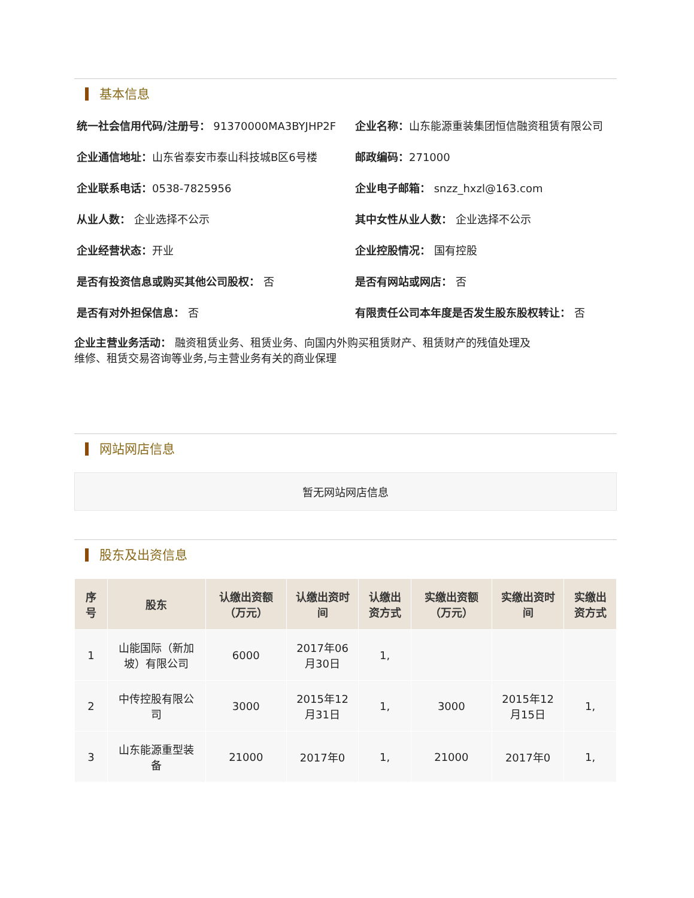基本信息
统一社会信用代码/注册号： 91370000MA3BYJHP2F
企业名称：山东能源重装集团恒信融资租赁有限公司
企业通信地址：山东省泰安市泰山科技城B区6号楼
邮政编码：271000
企业联系电话：0538-7825956
企业电子邮箱： snzz_hxzl@163.com
从业人数： 企业选择不公示
其中女性从业人数： 企业选择不公示
企业经营状态：开业
企业控股情况： 国有控股
是否有投资信息或购买其他公司股权： 否
是否有网站或网店： 否
是否有对外担保信息： 否
有限责任公司本年度是否发生股东股权转让： 否
企业主营业务活动： 融资租赁业务、租赁业务、向国内外购买租赁财产、租赁财产的残值处理及
维修、租赁交易咨询等业务,与主营业务有关的商业保理
网站网店信息
暂无网站网店信息
股东及出资信息
| 序号 | 股东 | 认缴出资额（万元） | 认缴出资时间 | 认缴出资方式 | 实缴出资额（万元） | 实缴出资时间 | 实缴出资方式 |
| --- | --- | --- | --- | --- | --- | --- | --- |
| 1 | 山能国际（新加坡）有限公司 | 6000 | 2017年06月30日 | 1, | | | |
| 2 | 中传控股有限公司 | 3000 | 2015年12月31日 | 1, | 3000 | 2015年12月15日 | 1, |
| 3 | 山东能源重型装备 | 21000 | 2017年0 | 1, | 21000 | 2017年0 | 1, |